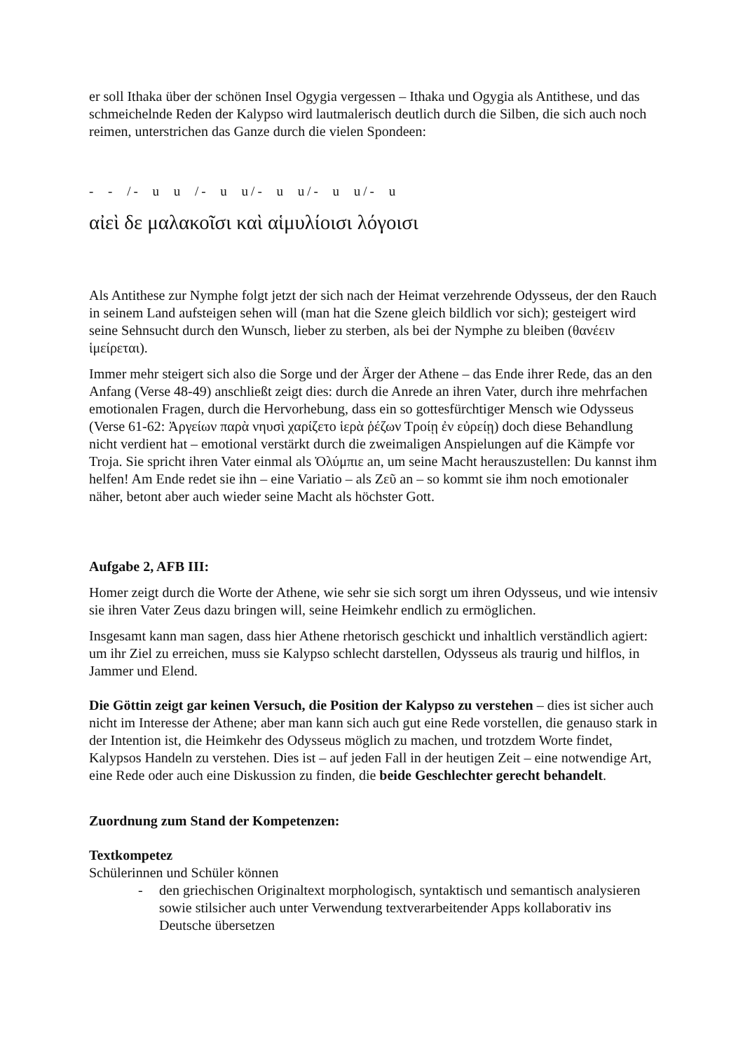er soll Ithaka über der schönen Insel Ogygia vergessen – Ithaka und Ogygia als Antithese, und das schmeichelnde Reden der Kalypso wird lautmalerisch deutlich durch die Silben, die sich auch noch reimen, unterstrichen das Ganze durch die vielen Spondeen:
- - /- u u /- u u/- u u/- u u/- u
αἰεὶ δε μαλακοῖσι καὶ αἱμυλίοισι λόγοισι
Als Antithese zur Nymphe folgt jetzt der sich nach der Heimat verzehrende Odysseus, der den Rauch in seinem Land aufsteigen sehen will (man hat die Szene gleich bildlich vor sich); gesteigert wird seine Sehnsucht durch den Wunsch, lieber zu sterben, als bei der Nymphe zu bleiben (θανέειν ἱμείρεται).
Immer mehr steigert sich also die Sorge und der Ärger der Athene – das Ende ihrer Rede, das an den Anfang (Verse 48-49) anschließt zeigt dies: durch die Anrede an ihren Vater, durch ihre mehrfachen emotionalen Fragen, durch die Hervorhebung, dass ein so gottesfürchtiger Mensch wie Odysseus (Verse 61-62: Ἀργείων παρὰ νηυσὶ χαρίζετο ἱερὰ ῥέζων Τροίῃ ἐν εὐρείῃ) doch diese Behandlung nicht verdient hat – emotional verstärkt durch die zweimaligen Anspielungen auf die Kämpfe vor Troja. Sie spricht ihren Vater einmal als Ὀλύμπιε an, um seine Macht herauszustellen: Du kannst ihm helfen! Am Ende redet sie ihn – eine Variatio – als Ζεῦ an – so kommt sie ihm noch emotionaler näher, betont aber auch wieder seine Macht als höchster Gott.
Aufgabe 2, AFB III:
Homer zeigt durch die Worte der Athene, wie sehr sie sich sorgt um ihren Odysseus, und wie intensiv sie ihren Vater Zeus dazu bringen will, seine Heimkehr endlich zu ermöglichen.
Insgesamt kann man sagen, dass hier Athene rhetorisch geschickt und inhaltlich verständlich agiert: um ihr Ziel zu erreichen, muss sie Kalypso schlecht darstellen, Odysseus als traurig und hilflos, in Jammer und Elend.
Die Göttin zeigt gar keinen Versuch, die Position der Kalypso zu verstehen – dies ist sicher auch nicht im Interesse der Athene; aber man kann sich auch gut eine Rede vorstellen, die genauso stark in der Intention ist, die Heimkehr des Odysseus möglich zu machen, und trotzdem Worte findet, Kalypsos Handeln zu verstehen. Dies ist – auf jeden Fall in der heutigen Zeit – eine notwendige Art, eine Rede oder auch eine Diskussion zu finden, die beide Geschlechter gerecht behandelt.
Zuordnung zum Stand der Kompetenzen:
Textkompetez
Schülerinnen und Schüler können
- den griechischen Originaltext morphologisch, syntaktisch und semantisch analysieren sowie stilsicher auch unter Verwendung textverarbeitender Apps kollaborativ ins Deutsche übersetzen